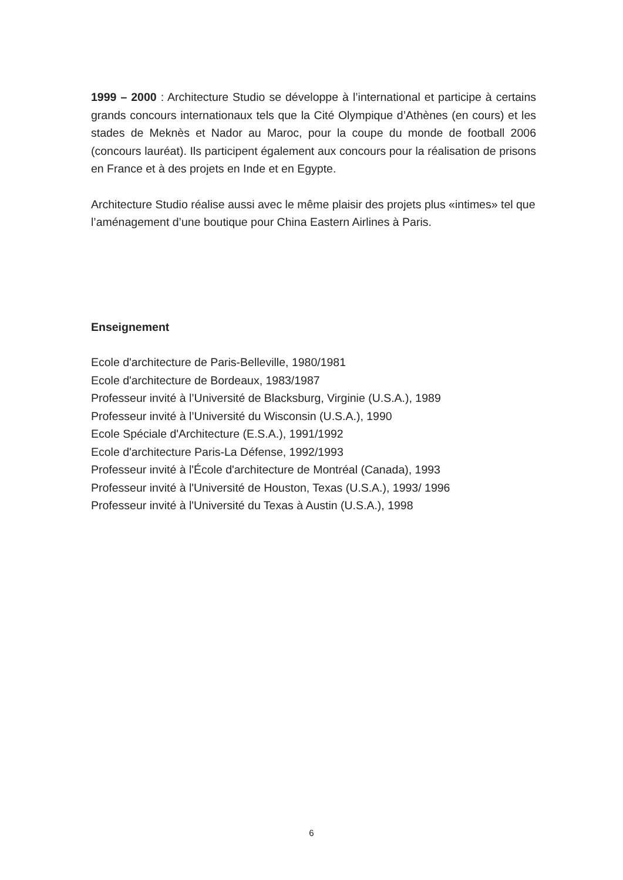1999 – 2000 : Architecture Studio se développe à l’international et participe à certains grands concours internationaux tels que la Cité Olympique d’Athènes (en cours) et les stades de Meknès et Nador au Maroc, pour la coupe du monde de football 2006 (concours lauréat). Ils participent également aux concours pour la réalisation de prisons en France et à des projets en Inde et en Egypte.
Architecture Studio réalise aussi avec le même plaisir des projets plus «intimes» tel que l’aménagement d’une boutique pour China Eastern Airlines à Paris.
Enseignement
Ecole d'architecture de Paris-Belleville, 1980/1981
Ecole d'architecture de Bordeaux, 1983/1987
Professeur invité à l’Université de Blacksburg, Virginie (U.S.A.), 1989
Professeur invité à l’Université du Wisconsin (U.S.A.), 1990
Ecole Spéciale d'Architecture (E.S.A.), 1991/1992
Ecole d'architecture Paris-La Défense, 1992/1993
Professeur invité à l'École d'architecture de Montréal (Canada), 1993
Professeur invité à l'Université de Houston, Texas (U.S.A.), 1993/ 1996
Professeur invité à l'Université du Texas à Austin (U.S.A.), 1998
6